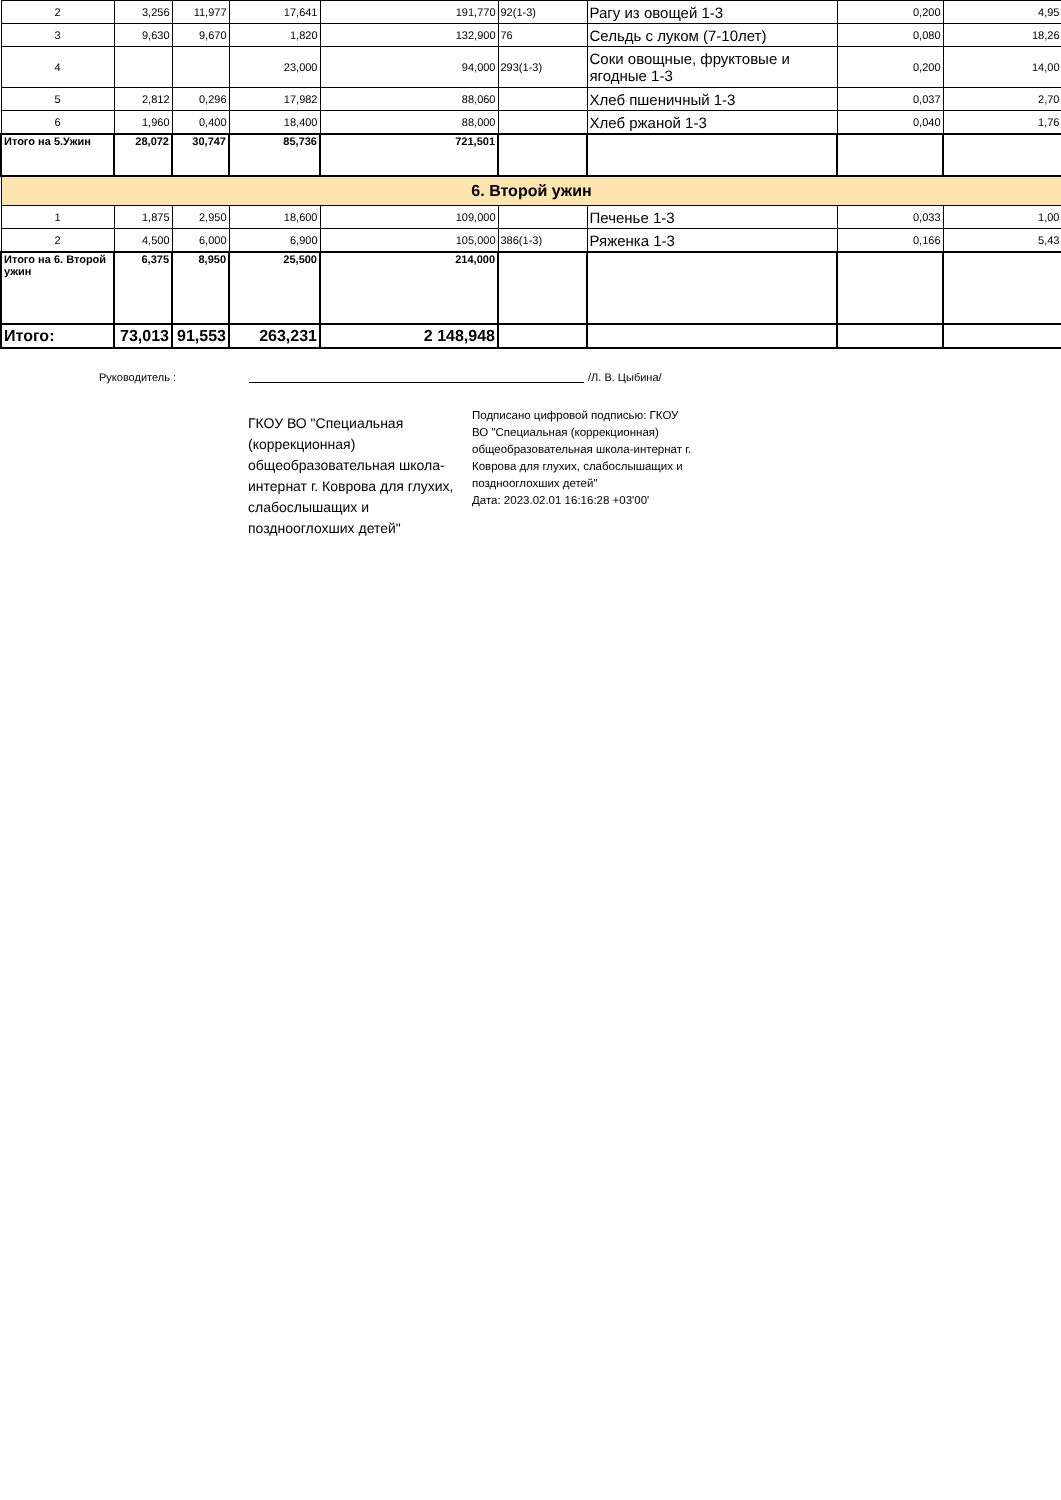| 2 | 3,256 | 11,977 | 17,641 | 191,770 | 92(1-3) | Рагу из овощей 1-3 | 0,200 | 4,95 |
| 3 | 9,630 | 9,670 | 1,820 | 132,900 | 76 | Сельдь с луком (7-10лет) | 0,080 | 18,26 |
| 4 | | | 23,000 | 94,000 | 293(1-3) | Соки овощные, фруктовые и ягодные 1-3 | 0,200 | 14,00 |
| 5 | 2,812 | 0,296 | 17,982 | 88,060 | | Хлеб пшеничный 1-3 | 0,037 | 2,70 |
| 6 | 1,960 | 0,400 | 18,400 | 88,000 | | Хлеб ржаной 1-3 | 0,040 | 1,76 |
| Итого на 5.Ужин | 28,072 | 30,747 | 85,736 | 721,501 | | | | |
| 6. Второй ужин | | | | | | | | |
| 1 | 1,875 | 2,950 | 18,600 | 109,000 | | Печенье 1-3 | 0,033 | 1,00 |
| 2 | 4,500 | 6,000 | 6,900 | 105,000 | 386(1-3) | Ряженка 1-3 | 0,166 | 5,43 |
| Итого на 6. Второй ужин | 6,375 | 8,950 | 25,500 | 214,000 | | | | |
| Итого: | 73,013 | 91,553 | 263,231 | 2 148,948 | | | | |
Руководитель : /Л. В. Цыбина/
ГКОУ ВО "Специальная (коррекционная) общеобразовательная школа-интернат г. Коврова для глухих, слабослышащих и позднооглохших детей"
Подписано цифровой подписью: ГКОУ ВО "Специальная (коррекционная) общеобразовательная школа-интернат г. Коврова для глухих, слабослышащих и позднооглохших детей"
Дата: 2023.02.01 16:16:28 +03'00'